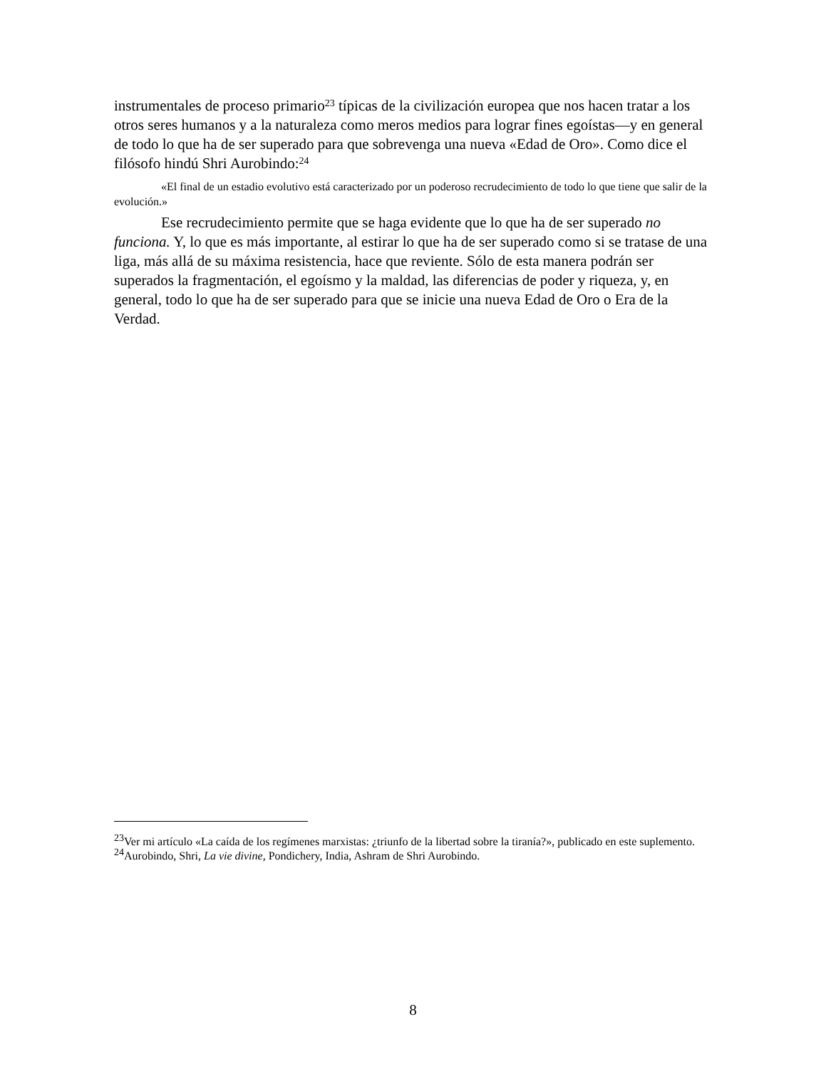instrumentales de proceso primario<sup>23</sup> típicas de la civilización europea que nos hacen tratar a los otros seres humanos y a la naturaleza como meros medios para lograr fines egoístas—y en general de todo lo que ha de ser superado para que sobrevenga una nueva «Edad de Oro». Como dice el filósofo hindú Shri Aurobindo:<sup>24</sup>
«El final de un estadio evolutivo está caracterizado por un poderoso recrudecimiento de todo lo que tiene que salir de la evolución.»
Ese recrudecimiento permite que se haga evidente que lo que ha de ser superado no funciona. Y, lo que es más importante, al estirar lo que ha de ser superado como si se tratase de una liga, más allá de su máxima resistencia, hace que reviente. Sólo de esta manera podrán ser superados la fragmentación, el egoísmo y la maldad, las diferencias de poder y riqueza, y, en general, todo lo que ha de ser superado para que se inicie una nueva Edad de Oro o Era de la Verdad.
<sup>23</sup> Ver mi artículo «La caída de los regímenes marxistas: ¿triunfo de la libertad sobre la tiranía?», publicado en este suplemento.
<sup>24</sup> Aurobindo, Shri, La vie divine, Pondichery, India, Ashram de Shri Aurobindo.
8